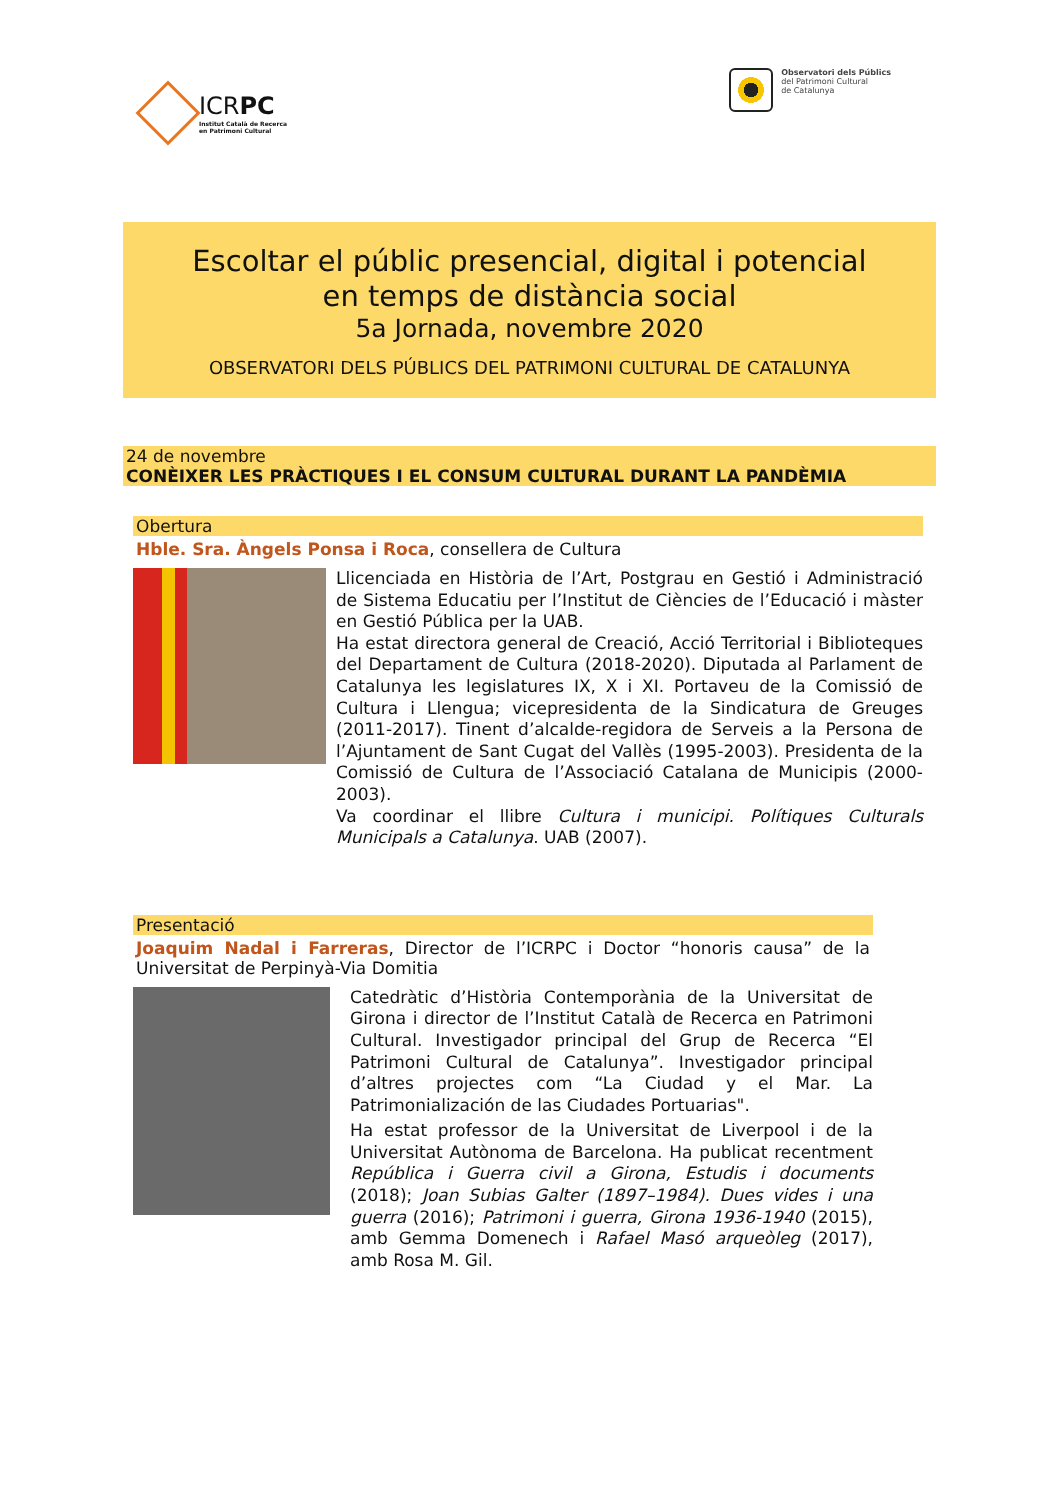ICRPC
Institut Català de Recerca
en Patrimoni Cultural
Observatori dels Públics
del Patrimoni Cultural
de Catalunya
Escoltar el públic presencial, digital i potencial
en temps de distància social
5a Jornada, novembre 2020
OBSERVATORI DELS PÚBLICS DEL PATRIMONI CULTURAL DE CATALUNYA
24 de novembre
CONÈIXER LES PRÀCTIQUES I EL CONSUM CULTURAL DURANT LA PANDÈMIA
Obertura
Hble. Sra. Àngels Ponsa i Roca, consellera de Cultura
Llicenciada en Història de l’Art, Postgrau en Gestió i Administració de Sistema Educatiu per l’Institut de Ciències de l’Educació i màster en Gestió Pública per la UAB.
Ha estat directora general de Creació, Acció Territorial i Biblioteques del Departament de Cultura (2018-2020). Diputada al Parlament de Catalunya les legislatures IX, X i XI. Portaveu de la Comissió de Cultura i Llengua; vicepresidenta de la Sindicatura de Greuges (2011-2017). Tinent d’alcalde-regidora de Serveis a la Persona de l’Ajuntament de Sant Cugat del Vallès (1995-2003). Presidenta de la Comissió de Cultura de l’Associació Catalana de Municipis (2000-2003).
Va coordinar el llibre Cultura i municipi. Polítiques Culturals Municipals a Catalunya. UAB (2007).
Presentació
Joaquim Nadal i Farreras, Director de l’ICRPC i Doctor “honoris causa” de la Universitat de Perpinyà-Via Domitia
Catedràtic d’Història Contemporània de la Universitat de Girona i director de l’Institut Català de Recerca en Patrimoni Cultural. Investigador principal del Grup de Recerca “El Patrimoni Cultural de Catalunya”. Investigador principal d’altres projectes com “La Ciudad y el Mar. La Patrimonialización de las Ciudades Portuarias".
Ha estat professor de la Universitat de Liverpool i de la Universitat Autònoma de Barcelona. Ha publicat recentment República i Guerra civil a Girona, Estudis i documents (2018); Joan Subias Galter (1897–1984). Dues vides i una guerra (2016); Patrimoni i guerra, Girona 1936-1940 (2015), amb Gemma Domenech i Rafael Masó arqueòleg (2017), amb Rosa M. Gil.